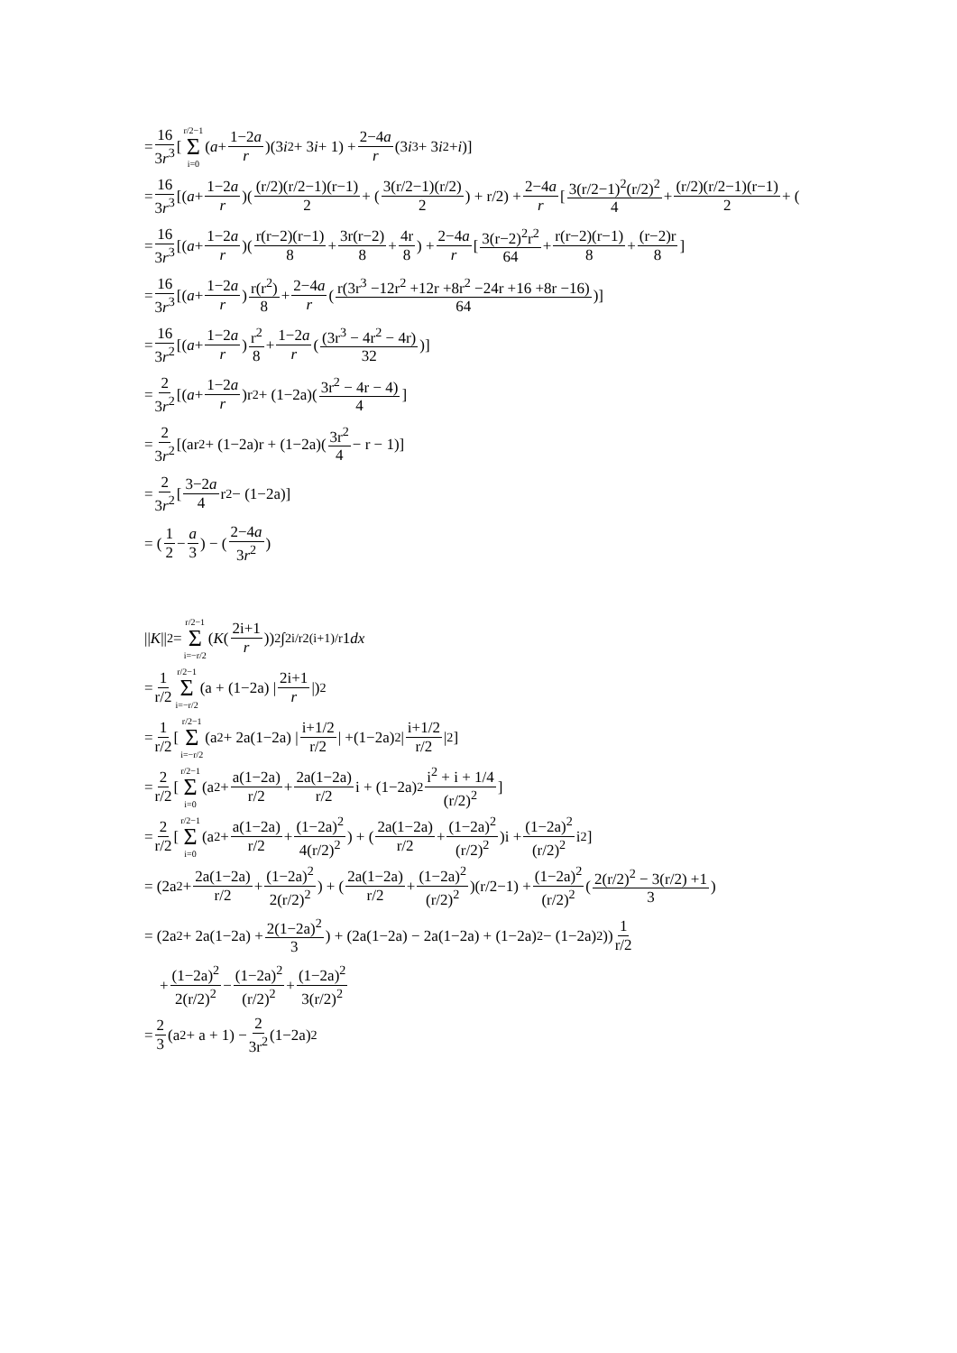= 16 3r<sup>3</sup> [r/2−1 Σ i=0 (a + 1−2a r)(3 i<sup>2</sup> + 3 i + 1) + 2−4a r (3 i<sup>3</sup> + 3 i<sup>2</sup> + i)]
= 16 3r<sup>3</sup> [(a + 1−2a r)((r/2)(r/2−1)(r−1) 2 + (3(r/2−1)(r/2) 2) + r/2) + 2−4a r [3(r/2−1)<sup>2</sup>(r/2)<sup>2</sup> 4 + (r/2)(r/2−1)(r−1) 2 + (
= 16 3r<sup>3</sup> [(a + 1−2a r)(r(r−2)(r−1) 8 + 3r(r−2) 8 + 4r 8) + 2−4a r [3(r−2)<sup>2</sup>r<sup>2</sup> 64 + r(r−2)(r−1) 8 + (r−2)r 8]
= 16 3r<sup>3</sup> [(a + 1−2a r) r(r<sup>2</sup>) 8 + 2−4a r (r(3r<sup>3</sup> −12r<sup>2</sup> +12r +8r<sup>2</sup> −24r +16 +8r −16) 64)]
= 16 3r<sup>2</sup> [(a + 1−2a r) r<sup>2</sup> 8 + 1−2a r ((3r<sup>3</sup> − 4r<sup>2</sup> − 4r) 32)]
= 2 3r<sup>2</sup> [(a + 1−2a r)r<sup>2</sup> + (1−2a)(3r<sup>2</sup> − 4r − 4) 4]
= 2 3r<sup>2</sup> [(ar<sup>2</sup> + (1−2a)r + (1−2a)(3r<sup>2</sup> 4 − r − 1)]
= 2 3r<sup>2</sup> [3−2a 4 r<sup>2</sup> − (1−2a)]
= (1 2 − a 3) − (2−4a 3r<sup>2</sup>)
|| K ||<sup>2</sup> = r/2−1 Σ i=−r/2 (K (2i+1 r))<sup>2</sup> ∫<sub>2i/r</sub><sup>2(i+1)/r</sup> 1 dx
= 1 r/2 r/2−1 Σ i=−r/2 (a + (1−2a) | 2i+1 r |)<sup>2</sup>
= 1 r/2 [r/2−1 Σ i=−r/2 (a<sup>2</sup> + 2a(1−2a) | i+1/2 r/2 | +(1−2a)<sup>2</sup> | i+1/2 r/2 |<sup>2</sup>]
= 2 r/2 [r/2−1 Σ i=0 (a<sup>2</sup> + a(1−2a) r/2 + 2a(1−2a) r/2 i + (1−2a)<sup>2</sup> i<sup>2</sup> + i + 1/4 (r/2)<sup>2</sup>]
= 2 r/2 [r/2−1 Σ i=0 (a<sup>2</sup> + a(1−2a) r/2 + (1−2a)<sup>2</sup> 4(r/2)<sup>2</sup>) + (2a(1−2a) r/2 + (1−2a)<sup>2</sup> (r/2)<sup>2</sup>)i + (1−2a)<sup>2</sup> (r/2)<sup>2</sup> i<sup>2</sup>]
= (2a<sup>2</sup> + 2a(1−2a) r/2 + (1−2a)<sup>2</sup> 2(r/2)<sup>2</sup>) + (2a(1−2a) r/2 + (1−2a)<sup>2</sup> (r/2)<sup>2</sup>)(r/2−1) + (1−2a)<sup>2</sup> (r/2)<sup>2</sup> (2(r/2)<sup>2</sup> − 3(r/2) +1 3)
= (2a<sup>2</sup> + 2a(1−2a) + 2(1−2a)<sup>2</sup> 3) + (2a(1−2a) − 2a(1−2a) + (1−2a)<sup>2</sup> − (1−2a)<sup>2</sup>)) 1 r/2
+ (1−2a)<sup>2</sup> 2(r/2)<sup>2</sup> − (1−2a)<sup>2</sup> (r/2)<sup>2</sup> + (1−2a)<sup>2</sup> 3(r/2)<sup>2</sup>
= 2 3 (a<sup>2</sup> + a + 1) − 2 3r<sup>2</sup> (1−2a)<sup>2</sup>